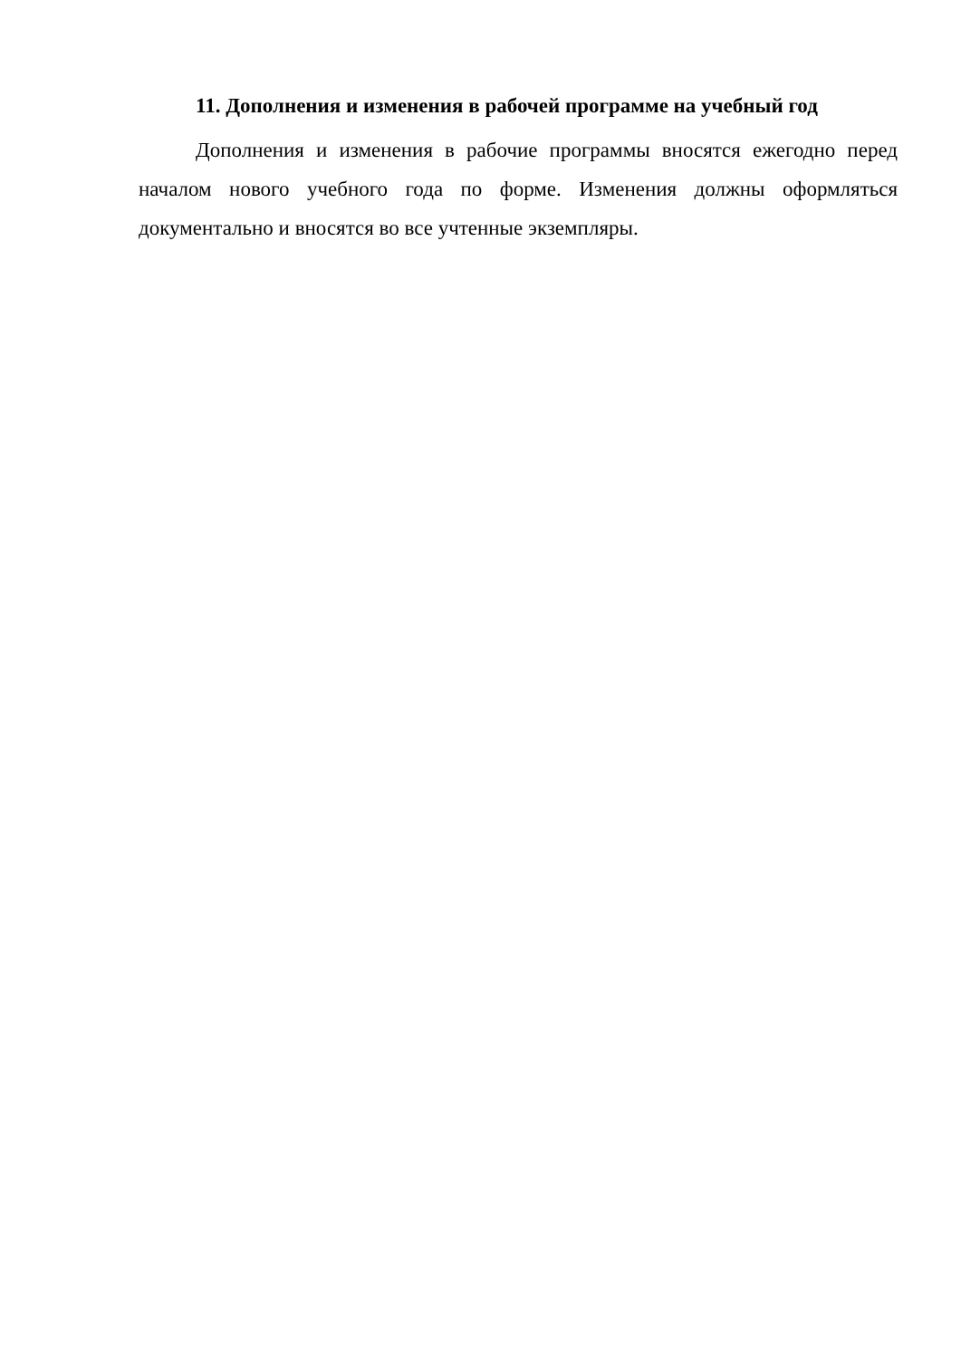11. Дополнения и изменения в рабочей программе на учебный год
Дополнения и изменения в рабочие программы вносятся ежегодно перед началом нового учебного года по форме. Изменения должны оформляться документально и вносятся во все учтенные экземпляры.